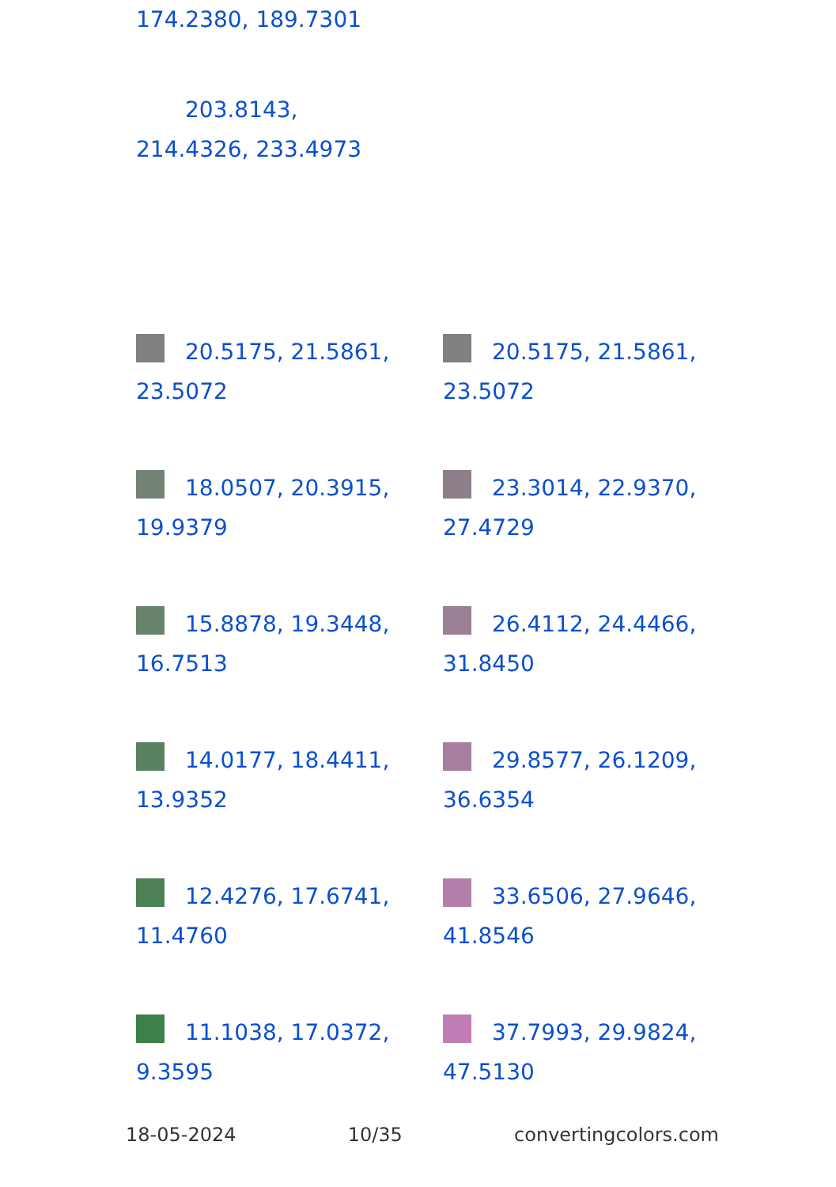174.2380, 189.7301
203.8143,
214.4326, 233.4973
20.5175, 21.5861, 23.5072
20.5175, 21.5861, 23.5072
18.0507, 20.3915, 19.9379
23.3014, 22.9370, 27.4729
15.8878, 19.3448, 16.7513
26.4112, 24.4466, 31.8450
14.0177, 18.4411, 13.9352
29.8577, 26.1209, 36.6354
12.4276, 17.6741, 11.4760
33.6506, 27.9646, 41.8546
11.1038, 17.0372, 9.3595
37.7993, 29.9824, 47.5130
18-05-2024 10/35 convertingcolors.com